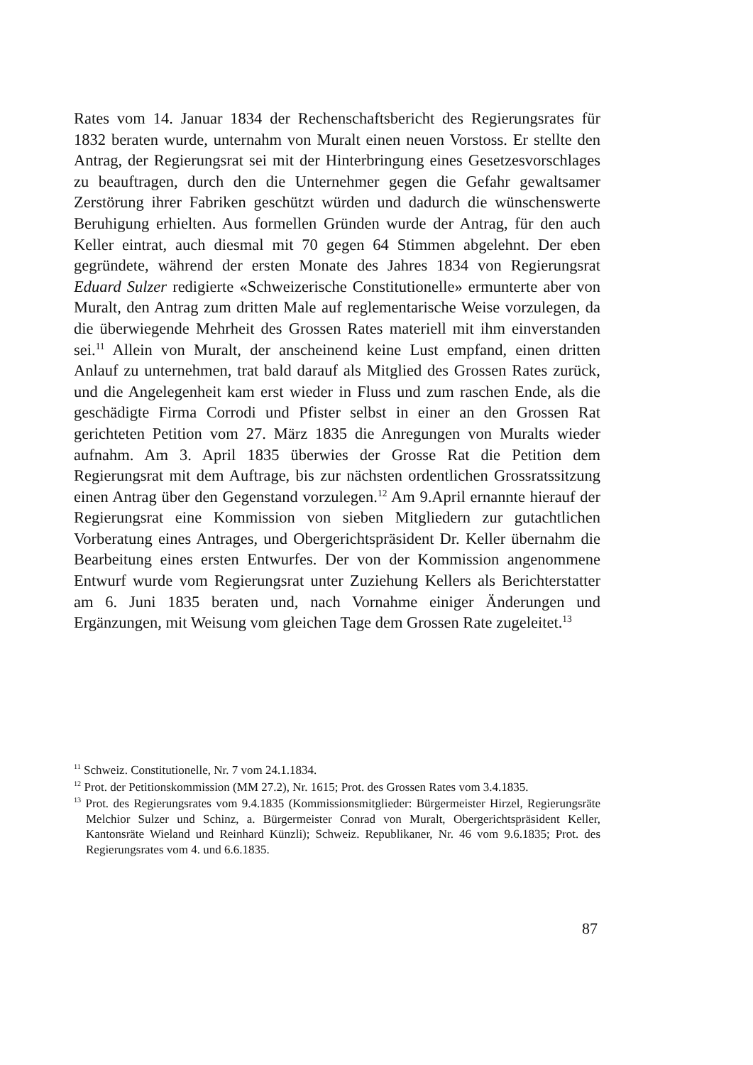Rates vom 14. Januar 1834 der Rechenschaftsbericht des Regierungsrates für 1832 beraten wurde, unternahm von Muralt einen neuen Vorstoss. Er stellte den Antrag, der Regierungsrat sei mit der Hinterbringung eines Gesetzesvorschlages zu beauftragen, durch den die Unternehmer gegen die Gefahr gewaltsamer Zerstörung ihrer Fabriken geschützt würden und dadurch die wünschenswerte Beruhigung erhielten. Aus formellen Gründen wurde der Antrag, für den auch Keller eintrat, auch diesmal mit 70 gegen 64 Stimmen abgelehnt. Der eben gegründete, während der ersten Monate des Jahres 1834 von Regierungsrat Eduard Sulzer redigierte «Schweizerische Constitutionelle» ermunterte aber von Muralt, den Antrag zum dritten Male auf reglementarische Weise vorzulegen, da die überwiegende Mehrheit des Grossen Rates materiell mit ihm einverstanden sei.<sup>11</sup> Allein von Muralt, der anscheinend keine Lust empfand, einen dritten Anlauf zu unternehmen, trat bald darauf als Mitglied des Grossen Rates zurück, und die Angelegenheit kam erst wieder in Fluss und zum raschen Ende, als die geschädigte Firma Corrodi und Pfister selbst in einer an den Grossen Rat gerichteten Petition vom 27. März 1835 die Anregungen von Muralts wieder aufnahm. Am 3. April 1835 überwies der Grosse Rat die Petition dem Regierungsrat mit dem Auftrage, bis zur nächsten ordentlichen Grossratssitzung einen Antrag über den Gegenstand vorzulegen.<sup>12</sup> Am 9.April ernannte hierauf der Regierungsrat eine Kommission von sieben Mitgliedern zur gutachtlichen Vorberatung eines Antrages, und Obergerichtspräsident Dr. Keller übernahm die Bearbeitung eines ersten Entwurfes. Der von der Kommission angenommene Entwurf wurde vom Regierungsrat unter Zuziehung Kellers als Berichterstatter am 6. Juni 1835 beraten und, nach Vornahme einiger Änderungen und Ergänzungen, mit Weisung vom gleichen Tage dem Grossen Rate zugeleitet.<sup>13</sup>
<sup>11</sup> Schweiz. Constitutionelle, Nr. 7 vom 24.1.1834.
<sup>12</sup> Prot. der Petitionskommission (MM 27.2), Nr. 1615; Prot. des Grossen Rates vom 3.4.1835.
<sup>13</sup> Prot. des Regierungsrates vom 9.4.1835 (Kommissionsmitglieder: Bürgermeister Hirzel, Regierungsräte Melchior Sulzer und Schinz, a. Bürgermeister Conrad von Muralt, Obergerichtspräsident Keller, Kantonsräte Wieland und Reinhard Künzli); Schweiz. Republikaner, Nr. 46 vom 9.6.1835; Prot. des Regierungsrates vom 4. und 6.6.1835.
87